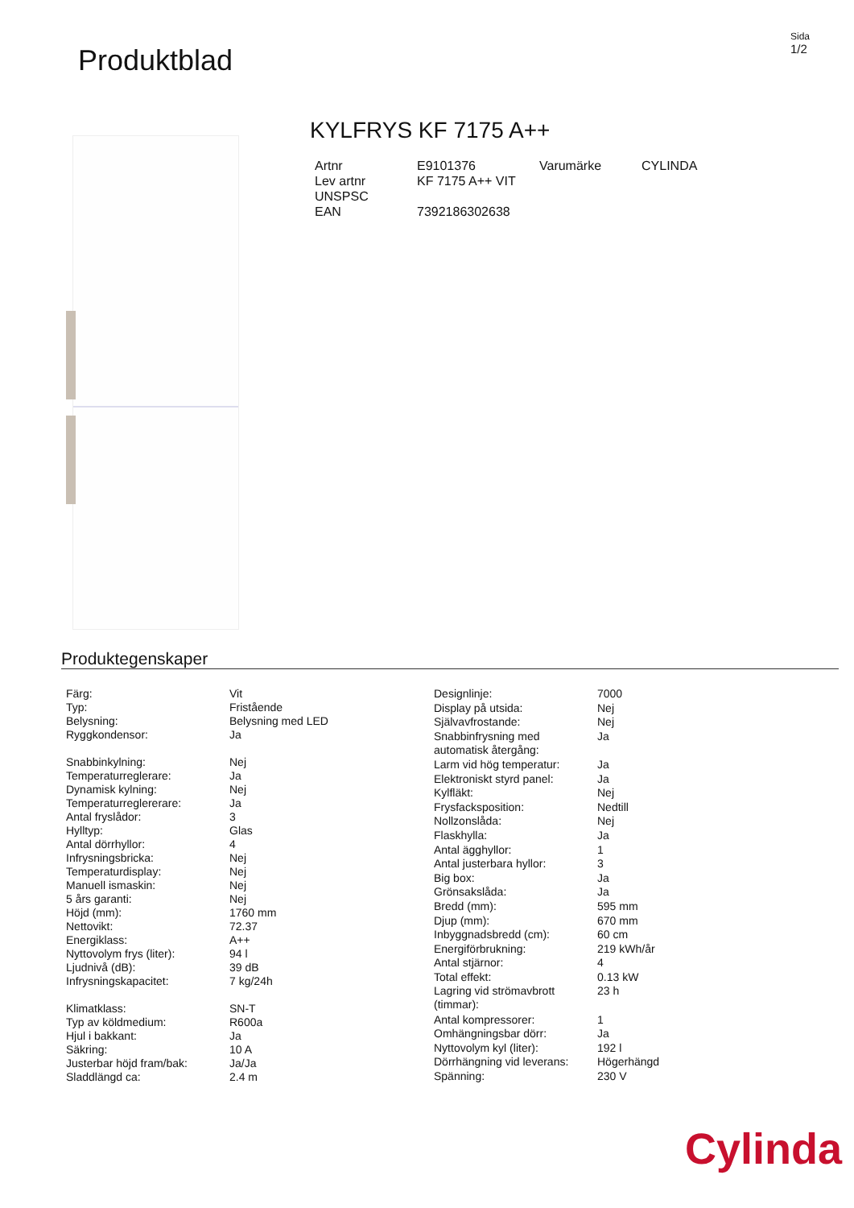Produktblad
Sida
1/2
KYLFRYS KF 7175 A++
| Artnr | E9101376 | Varumärke | CYLINDA |
| Lev artnr | KF 7175 A++ VIT | | |
| UNSPSC | | | |
| EAN | 7392186302638 | | |
Produktegenskaper
| Färg: | Vit |
| Typ: | Fristående |
| Belysning: | Belysning med LED |
| Ryggkondensor: | Ja |
| Snabbinkylning: | Nej |
| Temperaturreglerare: | Ja |
| Dynamisk kylning: | Nej |
| Temperaturreglererare: | Ja |
| Antal fryslådor: | 3 |
| Hylltyp: | Glas |
| Antal dörrhyllor: | 4 |
| Infrysningsbricka: | Nej |
| Temperaturdisplay: | Nej |
| Manuell ismaskin: | Nej |
| 5 års garanti: | Nej |
| Höjd (mm): | 1760 mm |
| Nettovikt: | 72.37 |
| Energiklass: | A++ |
| Nyttovolym frys (liter): | 94 l |
| Ljudnivå (dB): | 39 dB |
| Infrysningskapacitet: | 7 kg/24h |
| Klimatklass: | SN-T |
| Typ av köldmedium: | R600a |
| Hjul i bakkant: | Ja |
| Säkring: | 10 A |
| Justerbar höjd fram/bak: | Ja/Ja |
| Sladdlängd ca: | 2.4 m |
| Designlinje: | 7000 |
| Display på utsida: | Nej |
| Självavfrostande: | Nej |
| Snabbinfrysning med automatisk återgång: | Ja |
| Larm vid hög temperatur: | Ja |
| Elektroniskt styrd panel: | Ja |
| Kylfläkt: | Nej |
| Frysfacksposition: | Nedtill |
| Nollzonslåda: | Nej |
| Flaskhylla: | Ja |
| Antal ägghyllor: | 1 |
| Antal justerbara hyllor: | 3 |
| Big box: | Ja |
| Grönsakslåda: | Ja |
| Bredd (mm): | 595 mm |
| Djup (mm): | 670 mm |
| Inbyggnadsbredd (cm): | 60 cm |
| Energiförbrukning: | 219 kWh/år |
| Antal stjärnor: | 4 |
| Total effekt: | 0.13 kW |
| Lagring vid strömavbrott (timmar): | 23 h |
| Antal kompressorer: | 1 |
| Omhängningsbar dörr: | Ja |
| Nyttovolym kyl (liter): | 192 l |
| Dörrhängning vid leverans: | Högerhängd |
| Spänning: | 230 V |
Cylinda